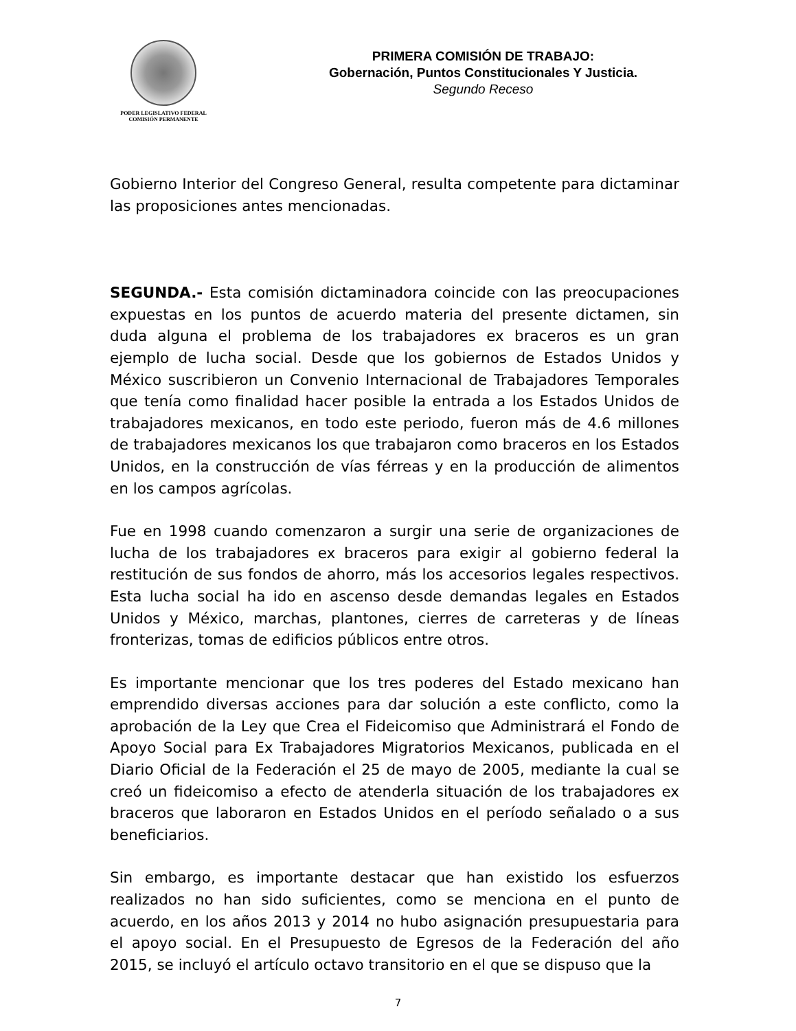PODER LEGISLATIVO FEDERAL
COMISIÓN PERMANENTE
PRIMERA COMISIÓN DE TRABAJO:
Gobernación, Puntos Constitucionales Y Justicia.
Segundo Receso
Gobierno Interior del Congreso General, resulta competente para dictaminar las proposiciones antes mencionadas.
SEGUNDA.- Esta comisión dictaminadora coincide con las preocupaciones expuestas en los puntos de acuerdo materia del presente dictamen, sin duda alguna el problema de los trabajadores ex braceros es un gran ejemplo de lucha social. Desde que los gobiernos de Estados Unidos y México suscribieron un Convenio Internacional de Trabajadores Temporales que tenía como finalidad hacer posible la entrada a los Estados Unidos de trabajadores mexicanos, en todo este periodo, fueron más de 4.6 millones de trabajadores mexicanos los que trabajaron como braceros en los Estados Unidos, en la construcción de vías férreas y en la producción de alimentos en los campos agrícolas.
Fue en 1998 cuando comenzaron a surgir una serie de organizaciones de lucha de los trabajadores ex braceros para exigir al gobierno federal la restitución de sus fondos de ahorro, más los accesorios legales respectivos. Esta lucha social ha ido en ascenso desde demandas legales en Estados Unidos y México, marchas, plantones, cierres de carreteras y de líneas fronterizas, tomas de edificios públicos entre otros.
Es importante mencionar que los tres poderes del Estado mexicano han emprendido diversas acciones para dar solución a este conflicto, como la aprobación de la Ley que Crea el Fideicomiso que Administrará el Fondo de Apoyo Social para Ex Trabajadores Migratorios Mexicanos, publicada en el Diario Oficial de la Federación el 25 de mayo de 2005, mediante la cual se creó un fideicomiso a efecto de atenderla situación de los trabajadores ex braceros que laboraron en Estados Unidos en el período señalado o a sus beneficiarios.
Sin embargo, es importante destacar que han existido los esfuerzos realizados no han sido suficientes, como se menciona en el punto de acuerdo, en los años 2013 y 2014 no hubo asignación presupuestaria para el apoyo social. En el Presupuesto de Egresos de la Federación del año 2015, se incluyó el artículo octavo transitorio en el que se dispuso que la
7